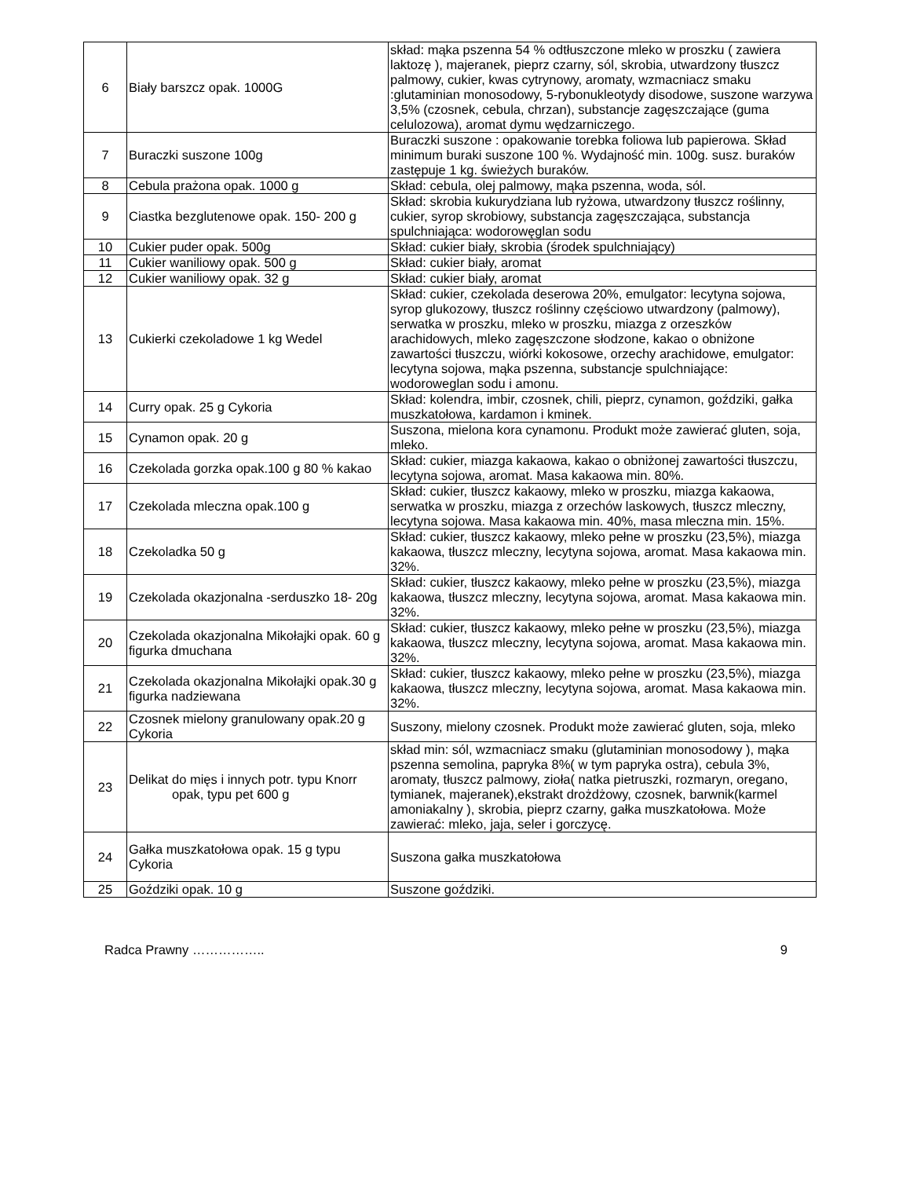| 6 | Biały barszcz opak. 1000G | skład: mąka pszenna 54 % odtłuszczone mleko w proszku ( zawiera laktozę ), majeranek, pieprz czarny, sól, skrobia, utwardzony tłuszcz palmowy, cukier, kwas cytrynowy, aromaty, wzmacniacz smaku :glutaminian monosodowy, 5-rybonukleotydy disodowe, suszone warzywa 3,5% (czosnek, cebula, chrzan), substancje zagęszczające (guma celulozowa), aromat dymu wędzarniczego. |
| 7 | Buraczki suszone 100g | Buraczki suszone : opakowanie torebka foliowa lub papierowa. Skład minimum buraki suszone 100 %. Wydajność min. 100g. susz. buraków zastępuje 1 kg. świeżych buraków. |
| 8 | Cebula prażona opak. 1000 g | Skład: cebula, olej palmowy, mąka pszenna, woda, sól. |
| 9 | Ciastka bezglutenowe opak. 150- 200 g | Skład: skrobia kukurydziana lub ryżowa, utwardzony tłuszcz roślinny, cukier, syrop skrobiowy, substancja zagęszczająca, substancja spulchniająca: wodorowęglan sodu |
| 10 | Cukier puder opak. 500g | Skład: cukier biały, skrobia (środek spulchniający) |
| 11 | Cukier waniliowy opak. 500 g | Skład: cukier biały, aromat |
| 12 | Cukier waniliowy opak. 32 g | Skład: cukier biały, aromat |
| 13 | Cukierki czekoladowe 1 kg Wedel | Skład: cukier, czekolada deserowa 20%, emulgator: lecytyna sojowa, syrop glukozowy, tłuszcz roślinny częściowo utwardzony (palmowy), serwatka w proszku, mleko w proszku, miazga z orzeszków arachidowych, mleko zagęszczone słodzone, kakao o obniżone zawartości tłuszczu, wiórki kokosowe, orzechy arachidowe, emulgator: lecytyna sojowa, mąka pszenna, substancje spulchniające: wodoroweglan sodu i amonu. |
| 14 | Curry opak. 25 g Cykoria | Skład: kolendra, imbir, czosnek, chili, pieprz, cynamon, goździki, gałka muszkatołowa, kardamon i kminek. |
| 15 | Cynamon opak. 20 g | Suszona, mielona kora cynamonu. Produkt może zawierać gluten, soja, mleko. |
| 16 | Czekolada gorzka opak.100 g 80 % kakao | Skład: cukier, miazga kakaowa, kakao o obniżonej zawartości tłuszczu, lecytyna sojowa, aromat. Masa kakaowa min. 80%. |
| 17 | Czekolada mleczna opak.100 g | Skład: cukier, tłuszcz kakaowy, mleko w proszku, miazga kakaowa, serwatka w proszku, miazga z orzechów laskowych, tłuszcz mleczny, lecytyna sojowa. Masa kakaowa min. 40%, masa mleczna min. 15%. |
| 18 | Czekoladka 50 g | Skład: cukier, tłuszcz kakaowy, mleko pełne w proszku (23,5%), miazga kakaowa, tłuszcz mleczny, lecytyna sojowa, aromat. Masa kakaowa min. 32%. |
| 19 | Czekolada okazjonalna -serduszko 18- 20g | Skład: cukier, tłuszcz kakaowy, mleko pełne w proszku (23,5%), miazga kakaowa, tłuszcz mleczny, lecytyna sojowa, aromat. Masa kakaowa min. 32%. |
| 20 | Czekolada okazjonalna Mikołajki opak. 60 g figurka dmuchana | Skład: cukier, tłuszcz kakaowy, mleko pełne w proszku (23,5%), miazga kakaowa, tłuszcz mleczny, lecytyna sojowa, aromat. Masa kakaowa min. 32%. |
| 21 | Czekolada okazjonalna Mikołajki opak.30 g figurka nadziewana | Skład: cukier, tłuszcz kakaowy, mleko pełne w proszku (23,5%), miazga kakaowa, tłuszcz mleczny, lecytyna sojowa, aromat. Masa kakaowa min. 32%. |
| 22 | Czosnek mielony granulowany opak.20 g Cykoria | Suszony, mielony czosnek. Produkt może zawierać gluten, soja, mleko |
| 23 | Delikat do mięs i innych potr. typu Knorr opak, typu pet 600 g | skład min: sól, wzmacniacz smaku (glutaminian monosodowy ), mąka pszenna semolina, papryka 8%( w tym papryka ostra), cebula 3%, aromaty, tłuszcz palmowy, zioła( natka pietruszki, rozmaryn, oregano, tymianek, majeranek),ekstrakt drożdżowy, czosnek, barwnik(karmel amoniakalny ), skrobia, pieprz czarny, gałka muszkatołowa. Może zawierać: mleko, jaja, seler i gorczycę. |
| 24 | Gałka muszkatołowa opak. 15 g typu Cykoria | Suszona gałka muszkatołowa |
| 25 | Goździki opak. 10 g | Suszone goździki. |
Radca Prawny …………….. 9